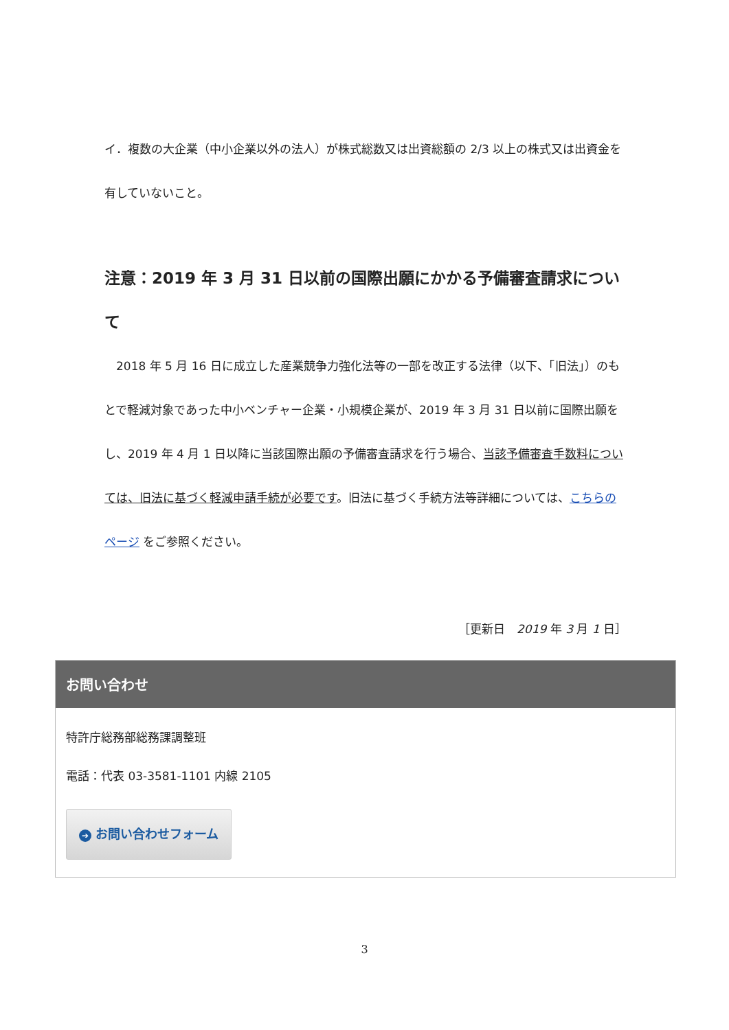イ．複数の大企業（中小企業以外の法人）が株式総数又は出資総額の 2/3 以上の株式又は出資金を有していないこと。
注意：2019 年 3 月 31 日以前の国際出願にかかる予備審査請求について
　2018 年 5 月 16 日に成立した産業競争力強化法等の一部を改正する法律（以下、「旧法」）のもとで軽減対象であった中小ベンチャー企業・小規模企業が、2019 年 3 月 31 日以前に国際出願をし、2019 年 4 月 1 日以降に当該国際出願の予備審査請求を行う場合、当該予備審査手数料については、旧法に基づく軽減申請手続が必要です。旧法に基づく手続方法等詳細については、こちらのページ をご参照ください。
［更新日　2019 年 3 月 1 日］
お問い合わせ
特許庁総務部総務課調整班
電話：代表 03-3581-1101 内線 2105
➔ お問い合わせフォーム
3